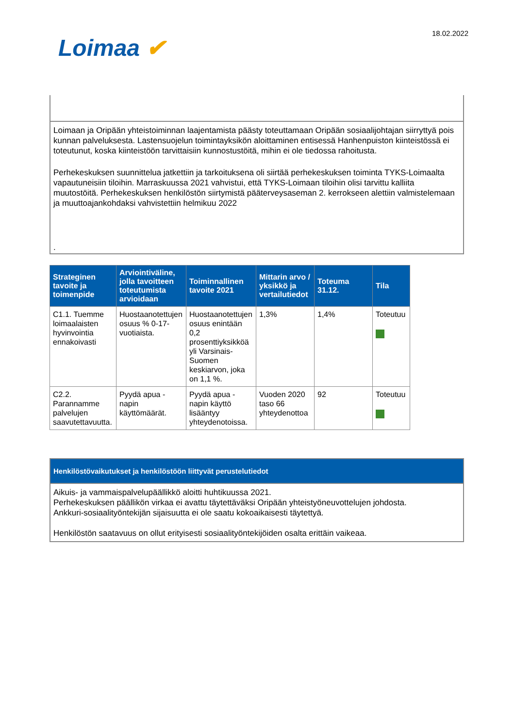Loimaa ✔
18.02.2022
Loimaan ja Oripään yhteistoiminnan laajentamista päästy toteuttamaan Oripään sosiaalijohtajan siirryttyä pois kunnan palveluksesta. Lastensuojelun toimintayksikön aloittaminen entisessä Hanhenpuiston kiinteistössä ei toteutunut, koska kiinteistöön tarvittaisiin kunnostustöitä, mihin ei ole tiedossa rahoitusta.
Perhekeskuksen suunnittelua jatkettiin ja tarkoituksena oli siirtää perhekeskuksen toiminta TYKS-Loimaalta vapautuneisiin tiloihin. Marraskuussa 2021 vahvistui, että TYKS-Loimaan tiloihin olisi tarvittu kalliita muutostöitä. Perhekeskuksen henkilöstön siirtymistä pääterveysaseman 2. kerrokseen alettiin valmistelemaan ja muuttoajankohdaksi vahvistettiin helmikuu 2022
.
| Strateginen tavoite ja toimenpide | Arviointiväline, jolla tavoitteen toteutumista arvioidaan | Toiminnallinen tavoite 2021 | Mittarin arvo / yksikkö ja vertailutiedot | Toteuma 31.12. | Tila |
| --- | --- | --- | --- | --- | --- |
| C1.1. Tuemme loimaalaisten hyvinvointia ennakoivasti | Huostaanotettujen osuus % 0-17-vuotiaista. | Huostaanotettujen osuus enintään 0,2 prosenttiyksikköä yli Varsinais-Suomen keskiarvon, joka on 1,1 %. | 1,3% | 1,4% | Toteutuu |
| C2.2. Parannamme palvelujen saavutettavuutta. | Pyydä apua -napin käyttömäärät. | Pyydä apua -napin käyttö lisääntyy yhteydenotoissa. | Vuoden 2020 taso 66 yhteydenottoa | 92 | Toteutuu |
Henkilöstövaikutukset ja henkilöstöön liittyvät perustelutiedot
Aikuis- ja vammaispalvelupäällikkö aloitti huhtikuussa 2021.
Perhekeskuksen päällikön virkaa ei avattu täytettäväksi Oripään yhteistyöneuvottelujen johdosta.
Ankkuri-sosiaalityöntekijän sijaisuutta ei ole saatu kokoaikaisesti täytettyä.
Henkilöstön saatavuus on ollut erityisesti sosiaalityöntekijöiden osalta erittäin vaikeaa.